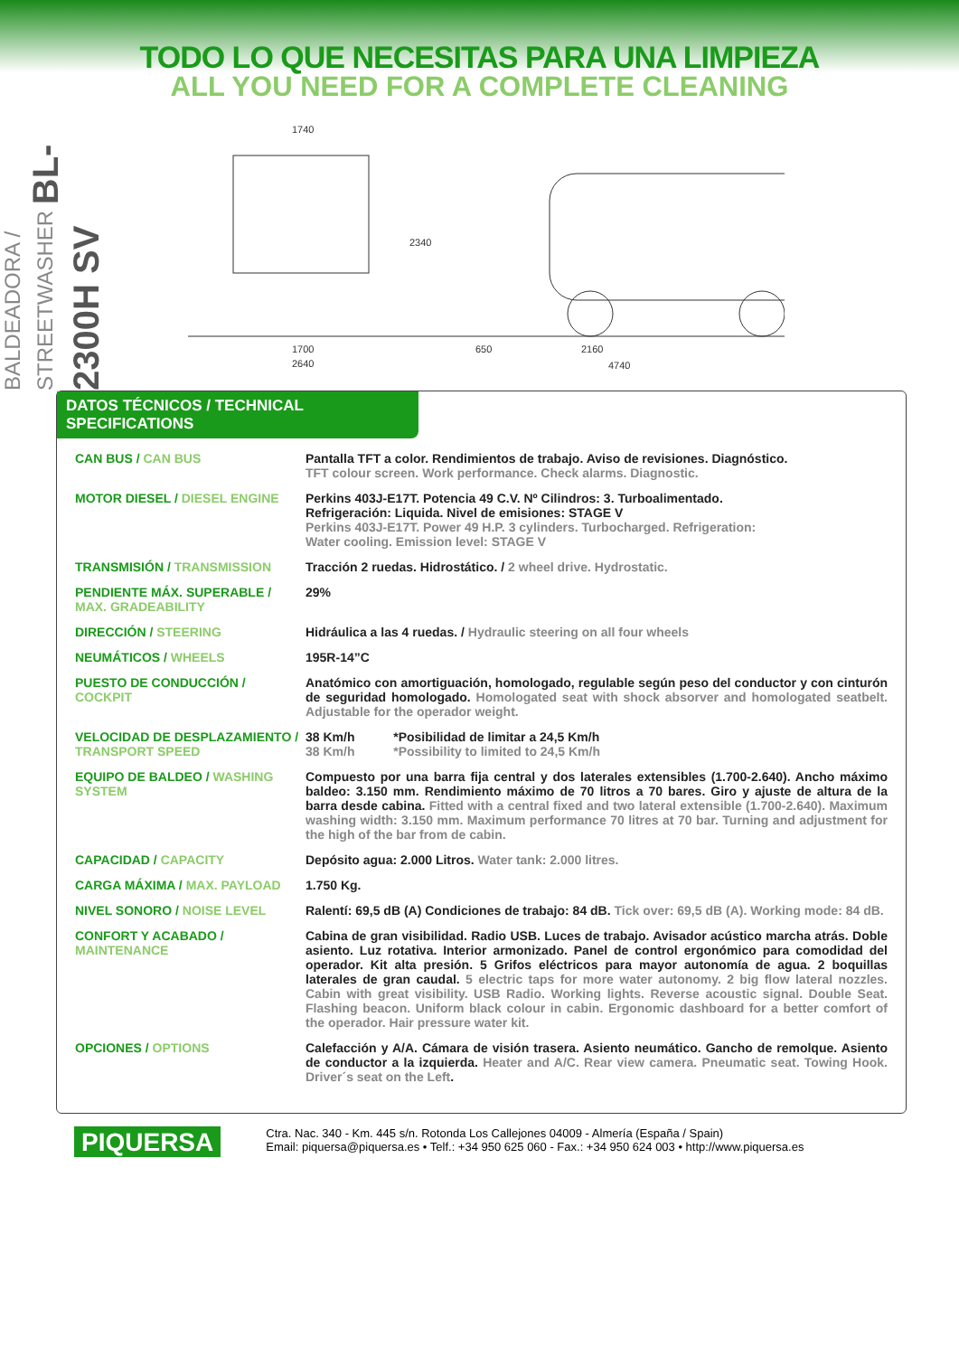TODO LO QUE NECESITAS PARA UNA LIMPIEZA
ALL YOU NEED FOR A COMPLETE CLEANING
BALDEADORA / STREETWASHER BL-2300H SV
1740
2340
1700
2640
650
2160
4740
DATOS TÉCNICOS / TECHNICAL SPECIFICATIONS
| CAN BUS / CAN BUS | Pantalla TFT a color. Rendimientos de trabajo. Aviso de revisiones. Diagnóstico. TFT colour screen. Work performance. Check alarms. Diagnostic. |
| MOTOR DIESEL / DIESEL ENGINE | Perkins 403J-E17T. Potencia 49 C.V. Nº Cilindros: 3. Turboalimentado. Refrigeración: Liquida. Nivel de emisiones: STAGE V Perkins 403J-E17T. Power 49 H.P. 3 cylinders. Turbocharged. Refrigeration: Water cooling. Emission level: STAGE V |
| TRANSMISIÓN / TRANSMISSION | Tracción 2 ruedas. Hidrostático. / 2 wheel drive. Hydrostatic. |
| PENDIENTE MÁX. SUPERABLE / MAX. GRADEABILITY | 29% |
| DIRECCIÓN / STEERING | Hidráulica a las 4 ruedas. / Hydraulic steering on all four wheels |
| NEUMÁTICOS / WHEELS | 195R-14”C |
| PUESTO DE CONDUCCIÓN / COCKPIT | Anatómico con amortiguación, homologado, regulable según peso del conductor y con cinturón de seguridad homologado. Homologated seat with shock absorver and homologated seatbelt. Adjustable for the operador weight. |
| VELOCIDAD DE DESPLAZAMIENTO / TRANSPORT SPEED | 38 Km/h *Posibilidad de limitar a 24,5 Km/h 38 Km/h *Possibility to limited to 24,5 Km/h |
| EQUIPO DE BALDEO / WASHING SYSTEM | Compuesto por una barra fija central y dos laterales extensibles (1.700-2.640). Ancho máximo baldeo: 3.150 mm. Rendimiento máximo de 70 litros a 70 bares. Giro y ajuste de altura de la barra desde cabina. Fitted with a central fixed and two lateral extensible (1.700-2.640). Maximum washing width: 3.150 mm. Maximum performance 70 litres at 70 bar. Turning and adjustment for the high of the bar from de cabin. |
| CAPACIDAD / CAPACITY | Depósito agua: 2.000 Litros. Water tank: 2.000 litres. |
| CARGA MÁXIMA / MAX. PAYLOAD | 1.750 Kg. |
| NIVEL SONORO / NOISE LEVEL | Ralentí: 69,5 dB (A) Condiciones de trabajo: 84 dB. Tick over: 69,5 dB (A). Working mode: 84 dB. |
| CONFORT Y ACABADO / MAINTENANCE | Cabina de gran visibilidad. Radio USB. Luces de trabajo. Avisador acústico marcha atrás. Doble asiento. Luz rotativa. Interior armonizado. Panel de control ergonómico para comodidad del operador. Kit alta presión. 5 Grifos eléctricos para mayor autonomía de agua. 2 boquillas laterales de gran caudal. 5 electric taps for more water autonomy. 2 big flow lateral nozzles. Cabin with great visibility. USB Radio. Working lights. Reverse acoustic signal. Double Seat. Flashing beacon. Uniform black colour in cabin. Ergonomic dashboard for a better comfort of the operador. Hair pressure water kit. |
| OPCIONES / OPTIONS | Calefacción y A/A. Cámara de visión trasera. Asiento neumático. Gancho de remolque. Asiento de conductor a la izquierda. Heater and A/C. Rear view camera. Pneumatic seat. Towing Hook. Driver´s seat on the Left . |
PIQUERSA
Ctra. Nac. 340 - Km. 445 s/n. Rotonda Los Callejones 04009 - Almería (España / Spain)
Email: piquersa@piquersa.es • Telf.: +34 950 625 060 - Fax.: +34 950 624 003 • http://www.piquersa.es